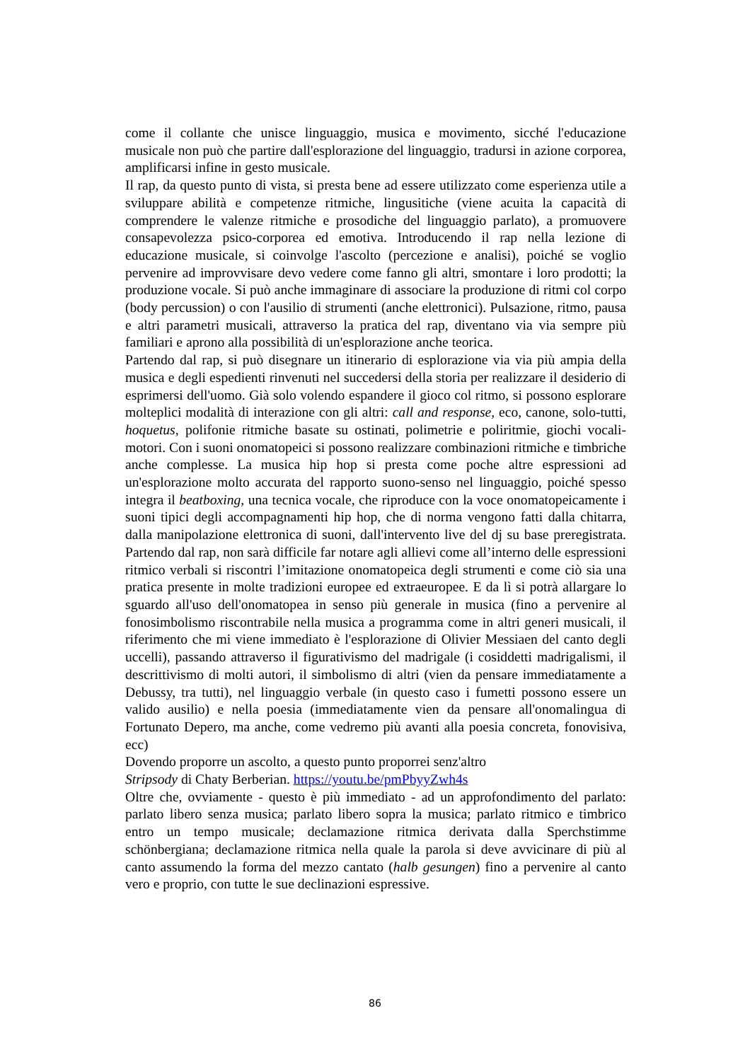come il collante che unisce linguaggio, musica e movimento, sicché l'educazione musicale non può che partire dall'esplorazione del linguaggio, tradursi in azione corporea, amplificarsi infine in gesto musicale.
Il rap, da questo punto di vista, si presta bene ad essere utilizzato come esperienza utile a sviluppare abilità e competenze ritmiche, lingusitiche (viene acuita la capacità di comprendere le valenze ritmiche e prosodiche del linguaggio parlato), a promuovere consapevolezza psico-corporea ed emotiva. Introducendo il rap nella lezione di educazione musicale, si coinvolge l'ascolto (percezione e analisi), poiché se voglio pervenire ad improvvisare devo vedere come fanno gli altri, smontare i loro prodotti; la produzione vocale. Si può anche immaginare di associare la produzione di ritmi col corpo (body percussion) o con l'ausilio di strumenti (anche elettronici). Pulsazione, ritmo, pausa e altri parametri musicali, attraverso la pratica del rap, diventano via via sempre più familiari e aprono alla possibilità di un'esplorazione anche teorica.
Partendo dal rap, si può disegnare un itinerario di esplorazione via via più ampia della musica e degli espedienti rinvenuti nel succedersi della storia per realizzare il desiderio di esprimersi dell'uomo. Già solo volendo espandere il gioco col ritmo, si possono esplorare molteplici modalità di interazione con gli altri: call and response, eco, canone, solo-tutti, hoquetus, polifonie ritmiche basate su ostinati, polimetrie e poliritmie, giochi vocali-motori. Con i suoni onomatopeici si possono realizzare combinazioni ritmiche e timbriche anche complesse. La musica hip hop si presta come poche altre espressioni ad un'esplorazione molto accurata del rapporto suono-senso nel linguaggio, poiché spesso integra il beatboxing, una tecnica vocale, che riproduce con la voce onomatopeicamente i suoni tipici degli accompagnamenti hip hop, che di norma vengono fatti dalla chitarra, dalla manipolazione elettronica di suoni, dall'intervento live del dj su base preregistrata. Partendo dal rap, non sarà difficile far notare agli allievi come all’interno delle espressioni ritmico verbali si riscontri l’imitazione onomatopeica degli strumenti e come ciò sia una pratica presente in molte tradizioni europee ed extraeuropee. E da lì si potrà allargare lo sguardo all'uso dell'onomatopea in senso più generale in musica (fino a pervenire al fonosimbolismo riscontrabile nella musica a programma come in altri generi musicali, il riferimento che mi viene immediato è l'esplorazione di Olivier Messiaen del canto degli uccelli), passando attraverso il figurativismo del madrigale (i cosiddetti madrigalismi, il descrittivismo di molti autori, il simbolismo di altri (vien da pensare immediatamente a Debussy, tra tutti), nel linguaggio verbale (in questo caso i fumetti possono essere un valido ausilio) e nella poesia (immediatamente vien da pensare all'onomalingua di Fortunato Depero, ma anche, come vedremo più avanti alla poesia concreta, fonovisiva, ecc)
Dovendo proporre un ascolto, a questo punto proporrei senz'altro
Stripsody di Chaty Berberian. https://youtu.be/pmPbyyZwh4s
Oltre che, ovviamente - questo è più immediato - ad un approfondimento del parlato: parlato libero senza musica; parlato libero sopra la musica; parlato ritmico e timbrico entro un tempo musicale; declamazione ritmica derivata dalla Sperchstimme schönbergiana; declamazione ritmica nella quale la parola si deve avvicinare di più al canto assumendo la forma del mezzo cantato (halb gesungen) fino a pervenire al canto vero e proprio, con tutte le sue declinazioni espressive.
86